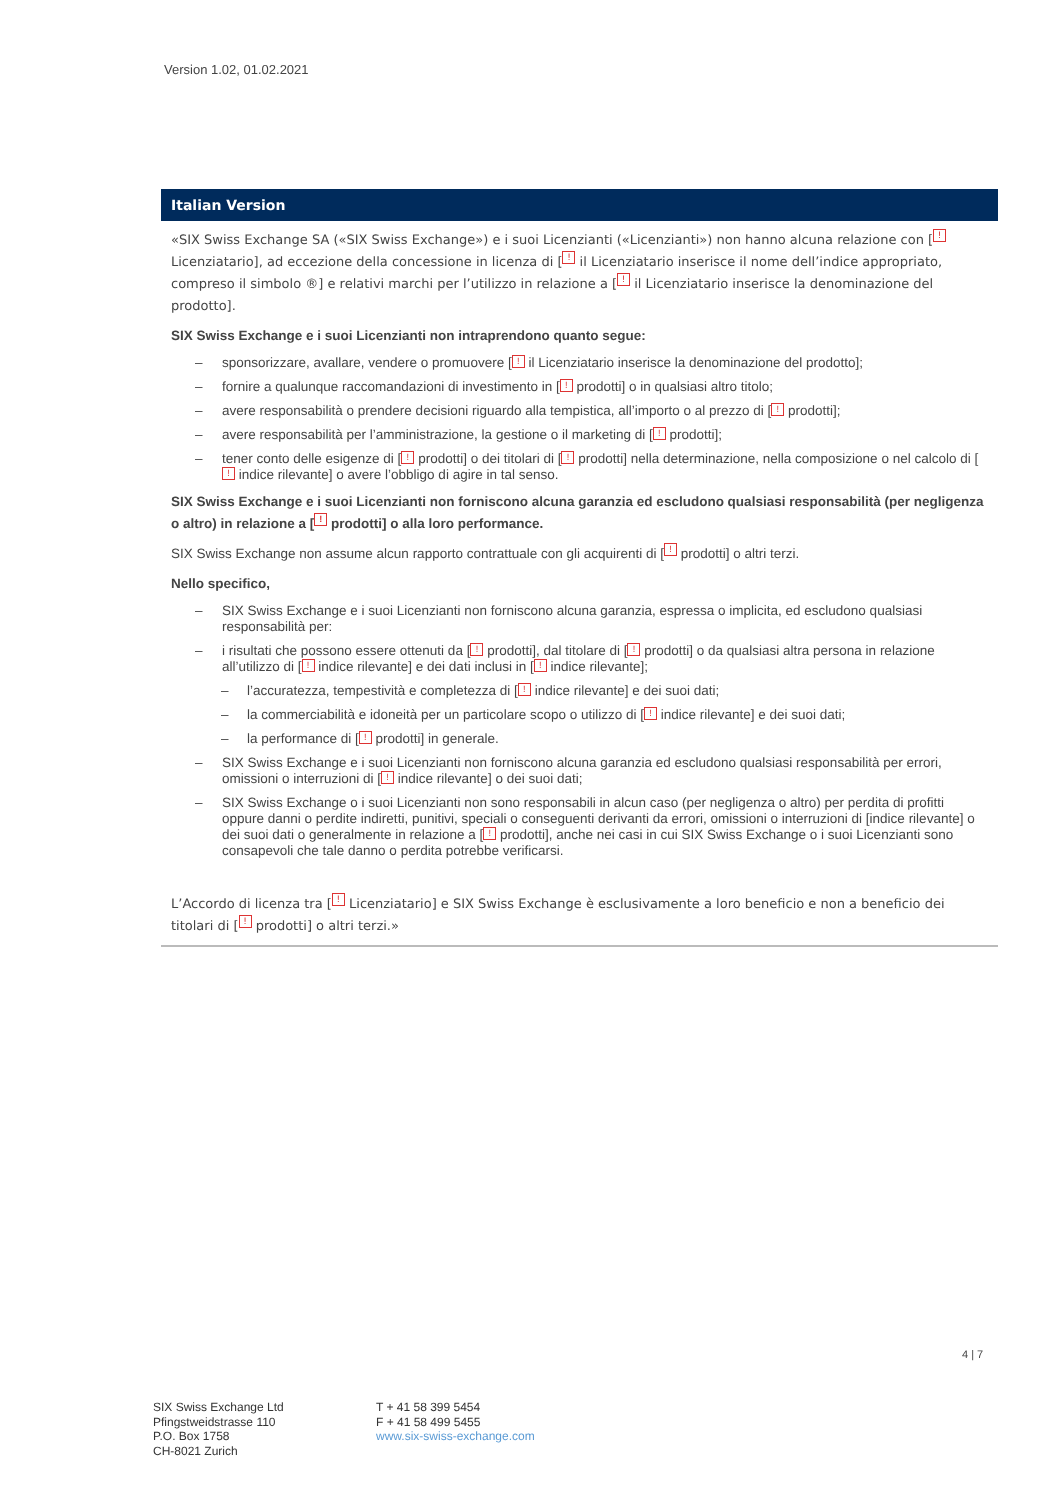Version 1.02, 01.02.2021
Italian Version
«SIX Swiss Exchange SA («SIX Swiss Exchange») e i suoi Licenzianti («Licenzianti») non hanno alcuna relazione con [! Licenziatario], ad eccezione della concessione in licenza di [! il Licenziatario inserisce il nome dell’indice appropriato, compreso il simbolo ®] e relativi marchi per l’utilizzo in relazione a [! il Licenziatario inserisce la denominazione del prodotto].
SIX Swiss Exchange e i suoi Licenzianti non intraprendono quanto segue:
– sponsorizzare, avallare, vendere o promuovere [! il Licenziatario inserisce la denominazione del prodotto];
– fornire a qualunque raccomandazioni di investimento in [! prodotti] o in qualsiasi altro titolo;
– avere responsabilità o prendere decisioni riguardo alla tempistica, all’importo o al prezzo di [! prodotti];
– avere responsabilità per l’amministrazione, la gestione o il marketing di [! prodotti];
– tener conto delle esigenze di [! prodotti] o dei titolari di [! prodotti] nella determinazione, nella composizione o nel calcolo di [! indice rilevante] o avere l’obbligo di agire in tal senso.
SIX Swiss Exchange e i suoi Licenzianti non forniscono alcuna garanzia ed escludono qualsiasi responsabilità (per negligenza o altro) in relazione a [! prodotti] o alla loro performance.
SIX Swiss Exchange non assume alcun rapporto contrattuale con gli acquirenti di [! prodotti] o altri terzi.
Nello specifico,
– SIX Swiss Exchange e i suoi Licenzianti non forniscono alcuna garanzia, espressa o implicita, ed escludono qualsiasi responsabilità per:
– i risultati che possono essere ottenuti da [! prodotti], dal titolare di [! prodotti] o da qualsiasi altra persona in relazione all’utilizzo di [! indice rilevante] e dei dati inclusi in [! indice rilevante];
– l’accuratezza, tempestività e completezza di [! indice rilevante] e dei suoi dati;
– la commerciabilità e idoneità per un particolare scopo o utilizzo di [! indice rilevante] e dei suoi dati;
– la performance di [! prodotti] in generale.
– SIX Swiss Exchange e i suoi Licenzianti non forniscono alcuna garanzia ed escludono qualsiasi responsabilità per errori, omissioni o interruzioni di [! indice rilevante] o dei suoi dati;
– SIX Swiss Exchange o i suoi Licenzianti non sono responsabili in alcun caso (per negligenza o altro) per perdita di profitti oppure danni o perdite indiretti, punitivi, speciali o conseguenti derivanti da errori, omissioni o interruzioni di [indice rilevante] o dei suoi dati o generalmente in relazione a [! prodotti], anche nei casi in cui SIX Swiss Exchange o i suoi Licenzianti sono consapevoli che tale danno o perdita potrebbe verificarsi.
L’Accordo di licenza tra [! Licenziatario] e SIX Swiss Exchange è esclusivamente a loro beneficio e non a beneficio dei titolari di [! prodotti] o altri terzi.»
4 | 7
SIX Swiss Exchange Ltd
Pfingstweidstrasse 110
P.O. Box 1758
CH-8021 Zurich
T + 41 58 399 5454
F + 41 58 499 5455
www.six-swiss-exchange.com